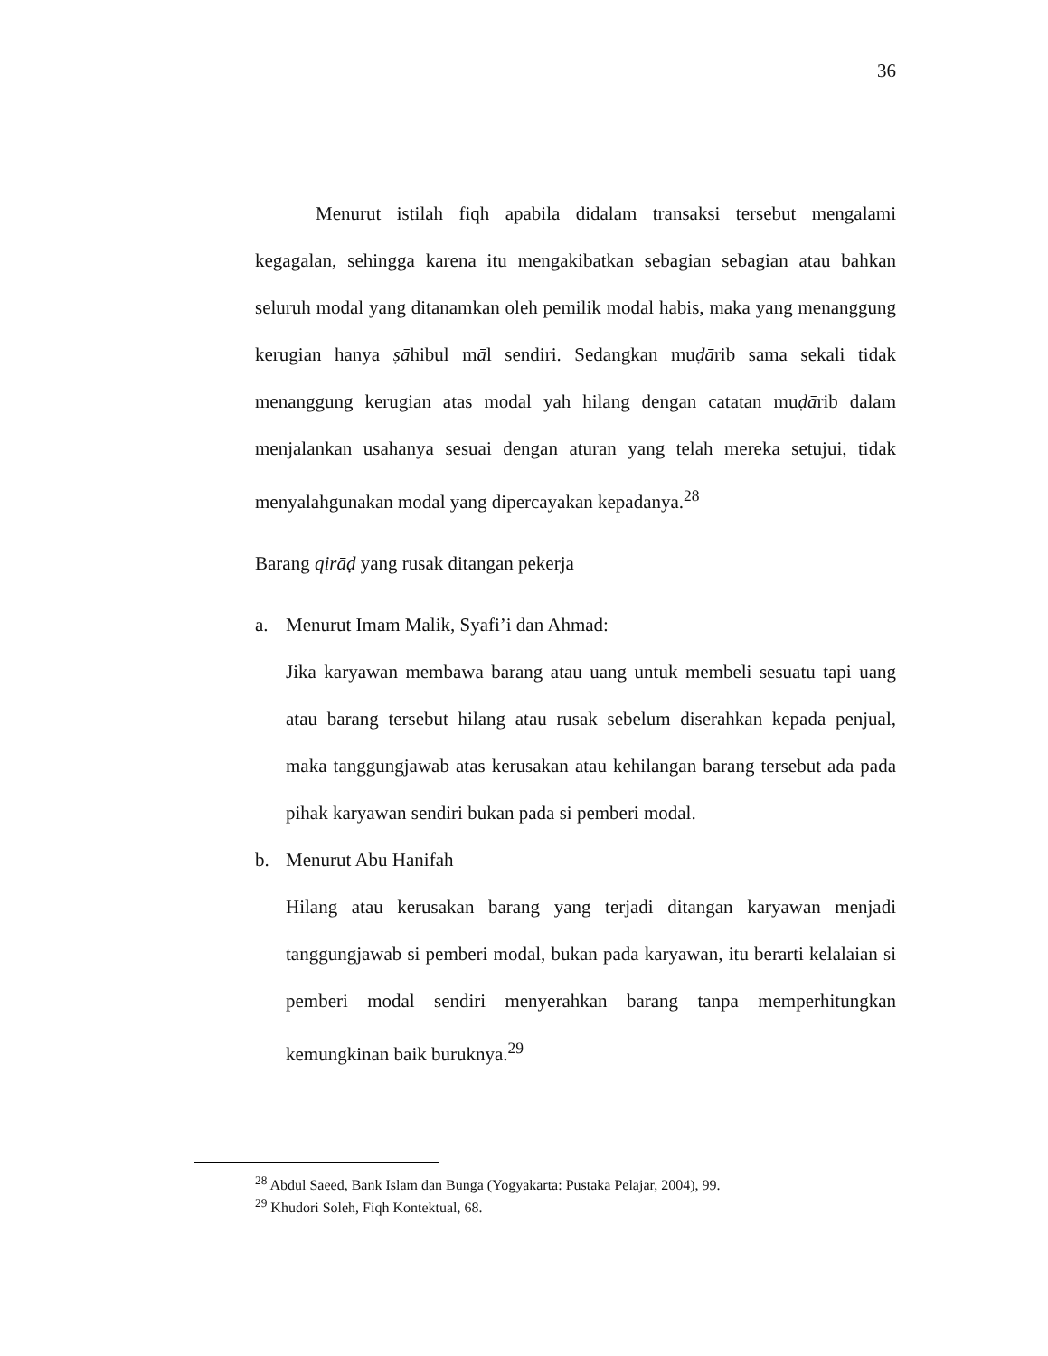36
Menurut istilah fiqh apabila didalam transaksi tersebut mengalami kegagalan, sehingga karena itu mengakibatkan sebagian sebagian atau bahkan seluruh modal yang ditanamkan oleh pemilik modal habis, maka yang menanggung kerugian hanya ṣāhibul māl sendiri. Sedangkan muḍārib sama sekali tidak menanggung kerugian atas modal yah hilang dengan catatan muḍārib dalam menjalankan usahanya sesuai dengan aturan yang telah mereka setujui, tidak menyalahgunakan modal yang dipercayakan kepadanya.<sup>28</sup>
Barang qirāḍ yang rusak ditangan pekerja
a. Menurut Imam Malik, Syafi’i dan Ahmad:
Jika karyawan membawa barang atau uang untuk membeli sesuatu tapi uang atau barang tersebut hilang atau rusak sebelum diserahkan kepada penjual, maka tanggungjawab atas kerusakan atau kehilangan barang tersebut ada pada pihak karyawan sendiri bukan pada si pemberi modal.
b. Menurut Abu Hanifah
Hilang atau kerusakan barang yang terjadi ditangan karyawan menjadi tanggungjawab si pemberi modal, bukan pada karyawan, itu berarti kelalaian si pemberi modal sendiri menyerahkan barang tanpa memperhitungkan kemungkinan baik buruknya.<sup>29</sup>
<sup>28</sup> Abdul Saeed, Bank Islam dan Bunga (Yogyakarta: Pustaka Pelajar, 2004), 99.
<sup>29</sup> Khudori Soleh, Fiqh Kontektual, 68.